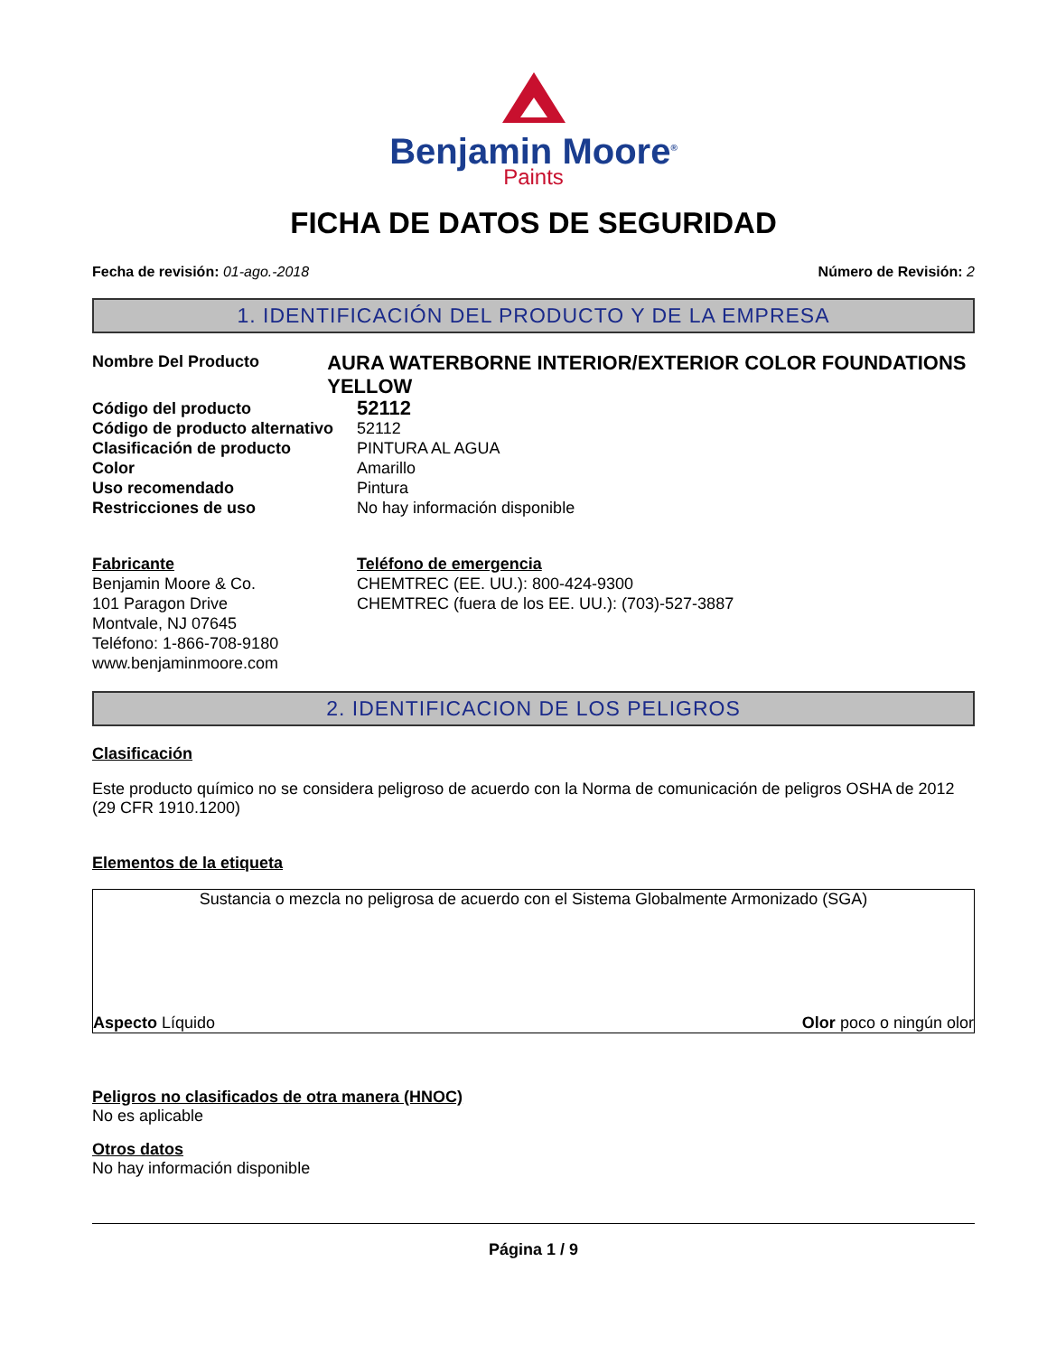Benjamin Moore<sup>®</sup>
Paints
FICHA DE DATOS DE SEGURIDAD
Fecha de revisión: 01-ago.-2018 Número de Revisión: 2
1. IDENTIFICACIÓN DEL PRODUCTO Y DE LA EMPRESA
Nombre Del Producto
AURA WATERBORNE INTERIOR/EXTERIOR COLOR FOUNDATIONS YELLOW
Código del producto
52112
Código de producto alternativo
52112
Clasificación de producto PINTURA AL AGUA
Color Amarillo
Uso recomendado Pintura
Restricciones de uso No hay información disponible
Fabricante
Benjamin Moore & Co.
101 Paragon Drive
Montvale, NJ 07645
Teléfono: 1-866-708-9180
www.benjaminmoore.com
Teléfono de emergencia
CHEMTREC (EE. UU.): 800-424-9300
CHEMTREC (fuera de los EE. UU.): (703)-527-3887
2. IDENTIFICACION DE LOS PELIGROS
Clasificación
Este producto químico no se considera peligroso de acuerdo con la Norma de comunicación de peligros OSHA de 2012 (29 CFR 1910.1200)
Elementos de la etiqueta
Sustancia o mezcla no peligrosa de acuerdo con el Sistema Globalmente Armonizado (SGA)
Aspecto Líquido Olor poco o ningún olor
Peligros no clasificados de otra manera (HNOC)
No es aplicable
Otros datos
No hay información disponible
Página 1 / 9